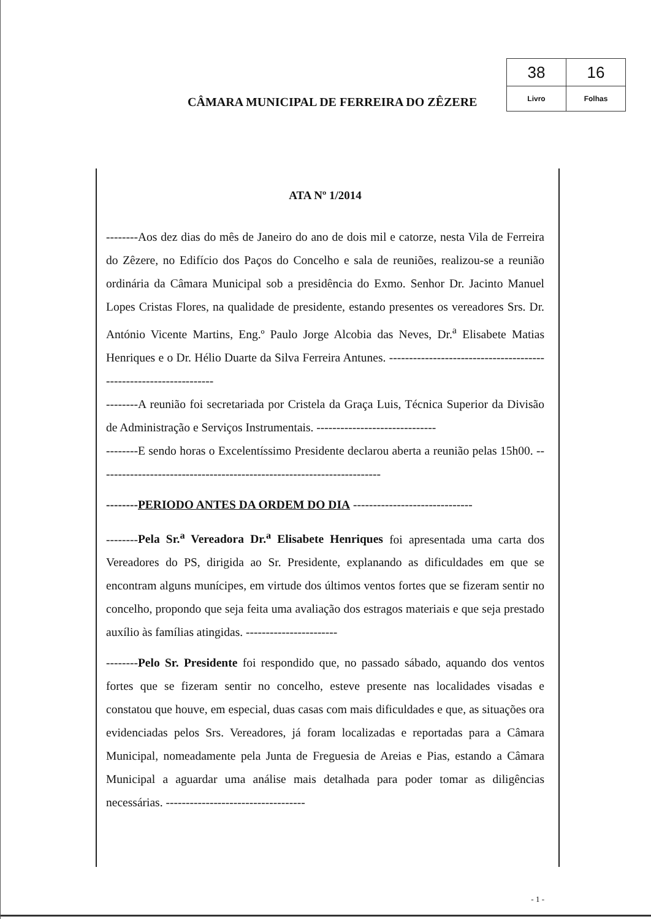CÂMARA MUNICIPAL DE FERREIRA DO ZÊZERE
| 38 | 16 |
| Livro | Folhas |
ATA Nº 1/2014
--------Aos dez dias do mês de Janeiro do ano de dois mil e catorze, nesta Vila de Ferreira do Zêzere, no Edifício dos Paços do Concelho e sala de reuniões, realizou-se a reunião ordinária da Câmara Municipal sob a presidência do Exmo. Senhor Dr. Jacinto Manuel Lopes Cristas Flores, na qualidade de presidente, estando presentes os vereadores Srs. Dr. António Vicente Martins, Eng.º Paulo Jorge Alcobia das Neves, Dr.<sup>a</sup> Elisabete Matias Henriques e o Dr. Hélio Duarte da Silva Ferreira Antunes. ------------------------------------------------------------------
--------A reunião foi secretariada por Cristela da Graça Luis, Técnica Superior da Divisão de Administração e Serviços Instrumentais. ------------------------------
--------E sendo horas o Excelentíssimo Presidente declarou aberta a reunião pelas 15h00. -----------------------------------------------------------------------
--------PERIODO ANTES DA ORDEM DO DIA ------------------------------
--------Pela Sr.<sup>a</sup> Vereadora Dr.<sup>a</sup> Elisabete Henriques foi apresentada uma carta dos Vereadores do PS, dirigida ao Sr. Presidente, explanando as dificuldades em que se encontram alguns munícipes, em virtude dos últimos ventos fortes que se fizeram sentir no concelho, propondo que seja feita uma avaliação dos estragos materiais e que seja prestado auxílio às famílias atingidas. -----------------------
--------Pelo Sr. Presidente foi respondido que, no passado sábado, aquando dos ventos fortes que se fizeram sentir no concelho, esteve presente nas localidades visadas e constatou que houve, em especial, duas casas com mais dificuldades e que, as situações ora evidenciadas pelos Srs. Vereadores, já foram localizadas e reportadas para a Câmara Municipal, nomeadamente pela Junta de Freguesia de Areias e Pias, estando a Câmara Municipal a aguardar uma análise mais detalhada para poder tomar as diligências necessárias. -----------------------------------
- 1 -